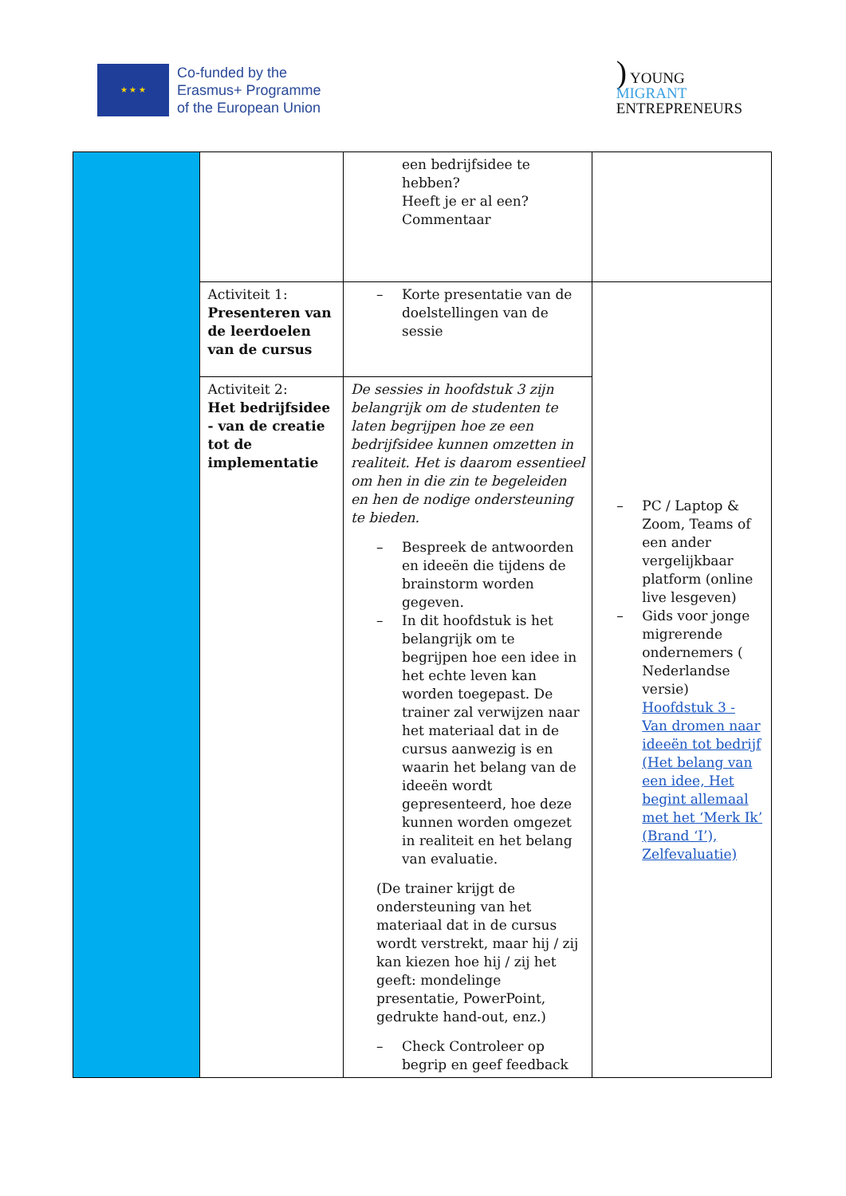★ ★ ★
Co-funded by the
Erasmus+ Programme
of the European Union
) YOUNG
MIGRANT
ENTREPRENEURS
| | | een bedrijfsidee te hebben? Heeft je er al een? Commentaar | |
| | Activiteit 1: Presenteren van de leerdoelen van de cursus | – Korte presentatie van de doelstellingen van de sessie | – PC / Laptop & Zoom, Teams of een ander vergelijkbaar platform (online live lesgeven) – Gids voor jonge migrerende ondernemers ( Nederlandse versie) Hoofdstuk 3 - Van dromen naar ideeën tot bedrijf (Het belang van een idee, Het begint allemaal met het ‘Merk Ik’ (Brand ‘I’), Zelfevaluatie) |
| | Activiteit 2: Het bedrijfsidee - van de creatie tot de implementatie | De sessies in hoofdstuk 3 zijn belangrijk om de studenten te laten begrijpen hoe ze een bedrijfsidee kunnen omzetten in realiteit. Het is daarom essentieel om hen in die zin te begeleiden en hen de nodige ondersteuning te bieden. – Bespreek de antwoorden en ideeën die tijdens de brainstorm worden gegeven. – In dit hoofdstuk is het belangrijk om te begrijpen hoe een idee in het echte leven kan worden toegepast. De trainer zal verwijzen naar het materiaal dat in de cursus aanwezig is en waarin het belang van de ideeën wordt gepresenteerd, hoe deze kunnen worden omgezet in realiteit en het belang van evaluatie. (De trainer krijgt de ondersteuning van het materiaal dat in de cursus wordt verstrekt, maar hij / zij kan kiezen hoe hij / zij het geeft: mondelinge presentatie, PowerPoint, gedrukte hand-out, enz.) – Check Controleer op begrip en geef feedback | |